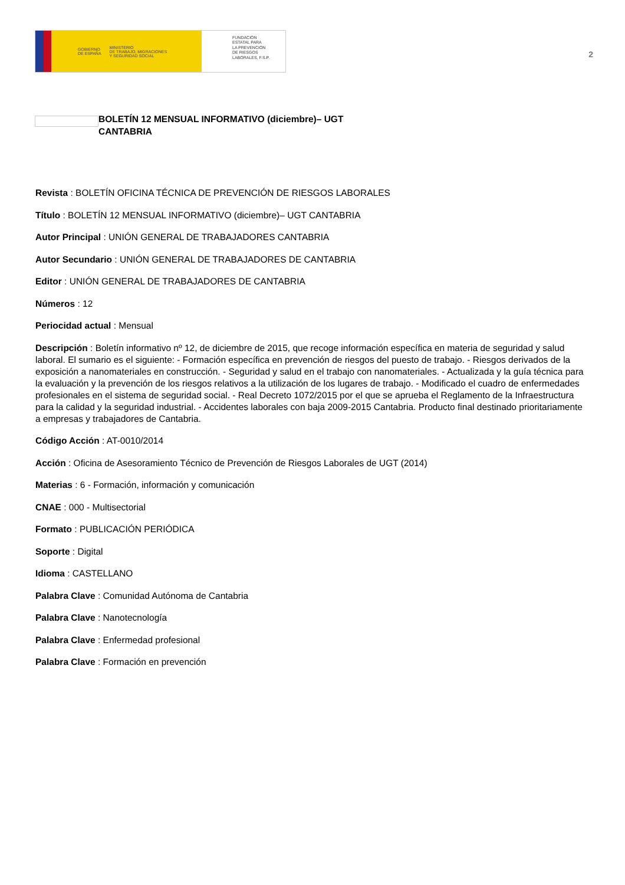GOBIERNO
DE ESPAÑA MINISTERIO
DE TRABAJO, MIGRACIONES
Y SEGURIDAD SOCIAL
FUNDACIÓN
ESTATAL PARA
LA PREVENCIÓN
DE RIESGOS
LABORALES, F.S.P.
2
BOLETÍN 12 MENSUAL INFORMATIVO (diciembre)– UGT CANTABRIA
Revista : BOLETÍN OFICINA TÉCNICA DE PREVENCIÓN DE RIESGOS LABORALES
Título : BOLETÍN 12 MENSUAL INFORMATIVO (diciembre)– UGT CANTABRIA
Autor Principal : UNIÓN GENERAL DE TRABAJADORES CANTABRIA
Autor Secundario : UNIÓN GENERAL DE TRABAJADORES DE CANTABRIA
Editor : UNIÓN GENERAL DE TRABAJADORES DE CANTABRIA
Números : 12
Periocidad actual : Mensual
Descripción : Boletín informativo nº 12, de diciembre de 2015, que recoge información específica en materia de seguridad y salud laboral. El sumario es el siguiente: - Formación específica en prevención de riesgos del puesto de trabajo. - Riesgos derivados de la exposición a nanomateriales en construcción. - Seguridad y salud en el trabajo con nanomateriales. - Actualizada y la guía técnica para la evaluación y la prevención de los riesgos relativos a la utilización de los lugares de trabajo. - Modificado el cuadro de enfermedades profesionales en el sistema de seguridad social. - Real Decreto 1072/2015 por el que se aprueba el Reglamento de la Infraestructura para la calidad y la seguridad industrial. - Accidentes laborales con baja 2009-2015 Cantabria. Producto final destinado prioritariamente a empresas y trabajadores de Cantabria.
Código Acción : AT-0010/2014
Acción : Oficina de Asesoramiento Técnico de Prevención de Riesgos Laborales de UGT (2014)
Materias : 6 - Formación, información y comunicación
CNAE : 000 - Multisectorial
Formato : PUBLICACIÓN PERIÓDICA
Soporte : Digital
Idioma : CASTELLANO
Palabra Clave : Comunidad Autónoma de Cantabria
Palabra Clave : Nanotecnología
Palabra Clave : Enfermedad profesional
Palabra Clave : Formación en prevención